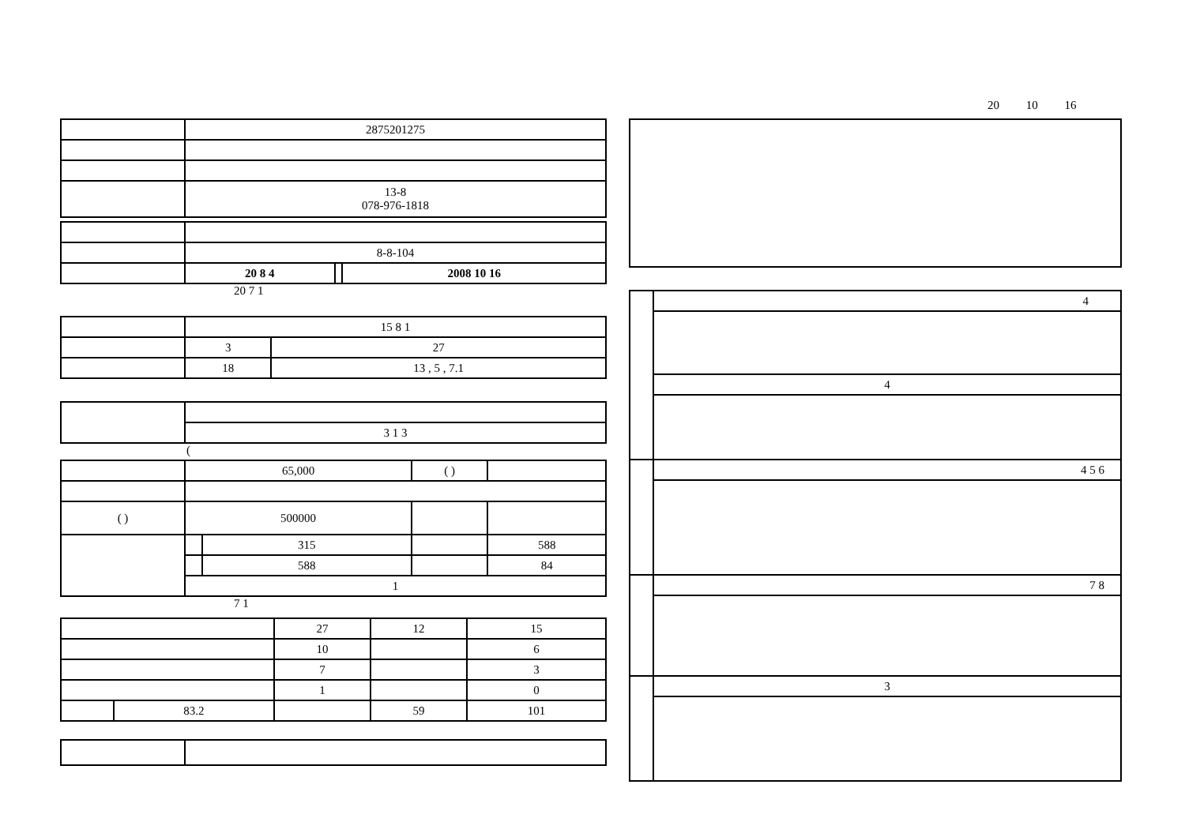20 10 16
| | 28752012​75 |
| | 13-8 078-976-1818 |
| | 8-8-104 | | |
| | 20 8 4 | | 2008 10 16 |
20 7 1
| | 15 8 1 | |
| | 3 | 27 |
| | 18 | 13 , 5 , 7.1 |
| | 3 1 3 |
(
| | 65,000 | | ( ) | | |
| ( ) | 500000 | | | | |
| | | 315 | | 588 | |
| | | 588 | | 84 | |
| | 1 | | | | |
7 1
| | | 27 | 12 | 15 |
| | | 10 | | 6 |
| | | 7 | | 3 |
| | | 1 | | 0 |
| | 83.2 | | 59 | 101 |
| | 4 |
| | 4 |
| | 4 5 6 |
| | 7 8 |
| | 3 |